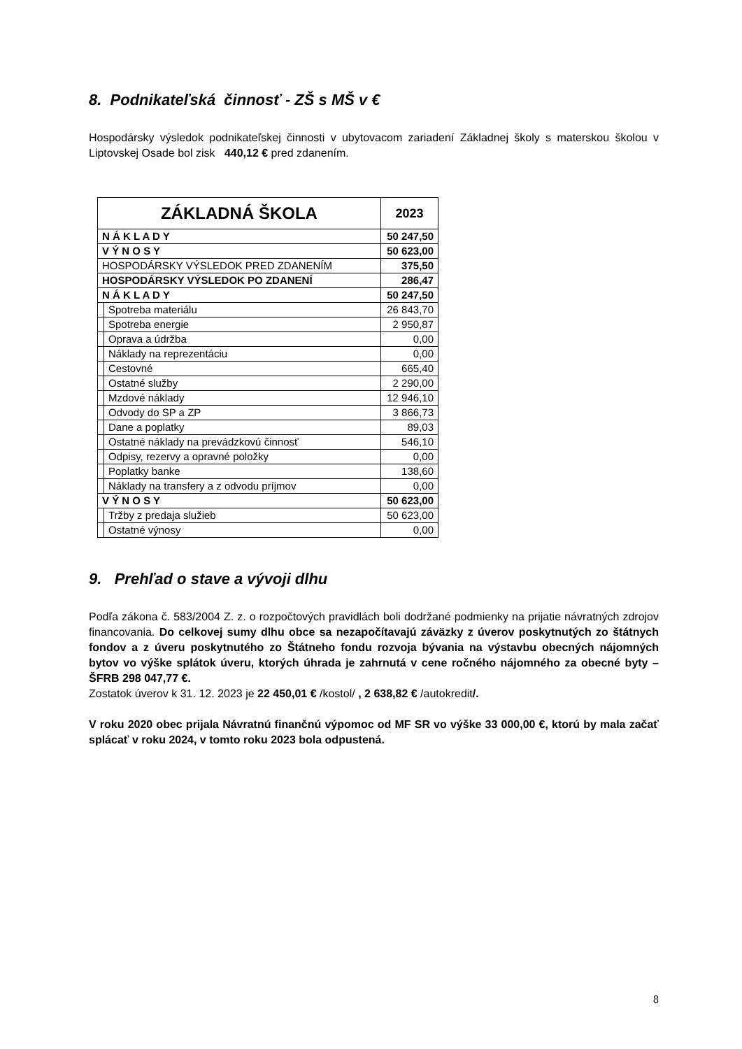8. Podnikateľská činnosť - ZŠ s MŠ v €
Hospodársky výsledok podnikateľskej činnosti v ubytovacom zariadení Základnej školy s materskou školou v Liptovskej Osade bol zisk 440,12 € pred zdanením.
| ZÁKLADNÁ ŠKOLA | | 2023 |
| N Á K L A D Y | | 50 247,50 |
| V Ý N O S Y | | 50 623,00 |
| HOSPODÁRSKY VÝSLEDOK PRED ZDANENÍM | | 375,50 |
| HOSPODÁRSKY VÝSLEDOK PO ZDANENÍ | | 286,47 |
| N Á K L A D Y | | 50 247,50 |
| | Spotreba materiálu | 26 843,70 |
| | Spotreba energie | 2 950,87 |
| | Oprava a údržba | 0,00 |
| | Náklady na reprezentáciu | 0,00 |
| | Cestovné | 665,40 |
| | Ostatné služby | 2 290,00 |
| | Mzdové náklady | 12 946,10 |
| | Odvody do SP a ZP | 3 866,73 |
| | Dane a poplatky | 89,03 |
| | Ostatné náklady na prevádzkovú činnosť | 546,10 |
| | Odpisy, rezervy a opravné položky | 0,00 |
| | Poplatky banke | 138,60 |
| | Náklady na transfery a z odvodu príjmov | 0,00 |
| V Ý N O S Y | | 50 623,00 |
| | Tržby z predaja služieb | 50 623,00 |
| | Ostatné výnosy | 0,00 |
9. Prehľad o stave a vývoji dlhu
Podľa zákona č. 583/2004 Z. z. o rozpočtových pravidlách boli dodržané podmienky na prijatie návratných zdrojov financovania. Do celkovej sumy dlhu obce sa nezapočítavajú záväzky z úverov poskytnutých zo štátnych fondov a z úveru poskytnutého zo Štátneho fondu rozvoja bývania na výstavbu obecných nájomných bytov vo výške splátok úveru, ktorých úhrada je zahrnutá v cene ročného nájomného za obecné byty – ŠFRB 298 047,77 €.
Zostatok úverov k 31. 12. 2023 je 22 450,01 € /kostol/ , 2 638,82 € /autokredit/.
V roku 2020 obec prijala Návratnú finančnú výpomoc od MF SR vo výške 33 000,00 €, ktorú by mala začať splácať v roku 2024, v tomto roku 2023 bola odpustená.
8